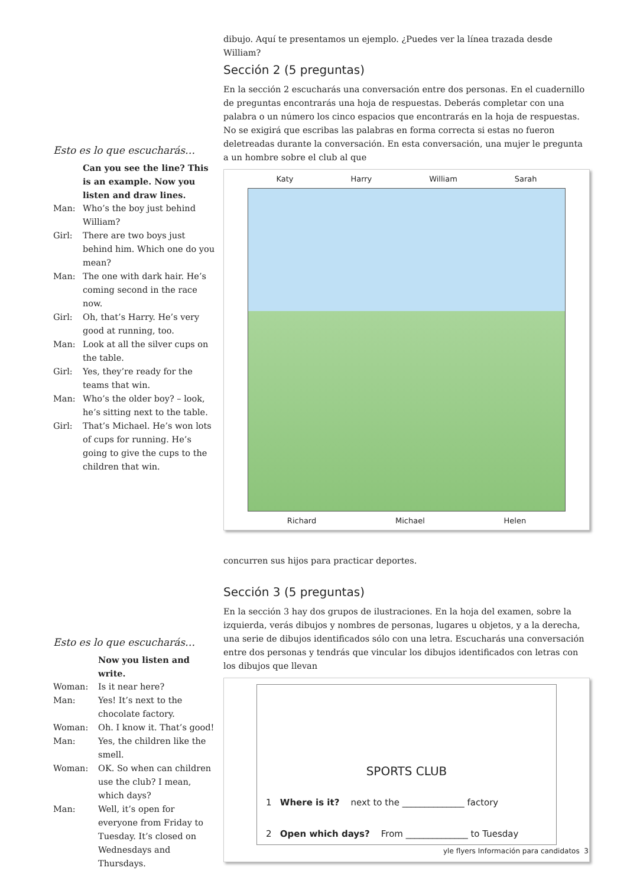dibujo. Aquí te presentamos un ejemplo. ¿Puedes ver la línea trazada desde William?
Sección 2 (5 preguntas)
En la sección 2 escucharás una conversación entre dos personas. En el cuadernillo de preguntas encontrarás una hoja de respuestas. Deberás completar con una palabra o un número los cinco espacios que encontrarás en la hoja de respuestas. No se exigirá que escribas las palabras en forma correcta si estas no fueron deletreadas durante la conversación. En esta conversación, una mujer le pregunta a un hombre sobre el club al que
Katy Harry William Sarah
Richard Michael Helen
concurren sus hijos para practicar deportes.
Sección 3 (5 preguntas)
En la sección 3 hay dos grupos de ilustraciones. En la hoja del examen, sobre la izquierda, verás dibujos y nombres de personas, lugares u objetos, y a la derecha, una serie de dibujos identificados sólo con una letra. Escucharás una conversación entre dos personas y tendrás que vincular los dibujos identificados con letras con los dibujos que llevan
SPORTS CLUB
1 Where is it? next to the ______________ factory
2 Open which days? From ______________ to Tuesday
Esto es lo que escucharás…
Can you see the line? This is an example. Now you listen and draw lines.
Man: Who’s the boy just behind William?
Girl: There are two boys just behind him. Which one do you mean?
Man: The one with dark hair. He’s coming second in the race now.
Girl: Oh, that’s Harry. He’s very good at running, too.
Man: Look at all the silver cups on the table.
Girl: Yes, they’re ready for the teams that win.
Man: Who’s the older boy? – look, he’s sitting next to the table.
Girl: That’s Michael. He’s won lots of cups for running. He’s going to give the cups to the children that win.
Esto es lo que escucharás…
Now you listen and write.
Woman: Is it near here?
Man: Yes! It’s next to the chocolate factory.
Woman: Oh. I know it. That’s good!
Man: Yes, the children like the smell.
Woman: OK. So when can children use the club? I mean, which days?
Man: Well, it’s open for everyone from Friday to Tuesday. It’s closed on Wednesdays and Thursdays.
yle flyers Información para candidatos 3